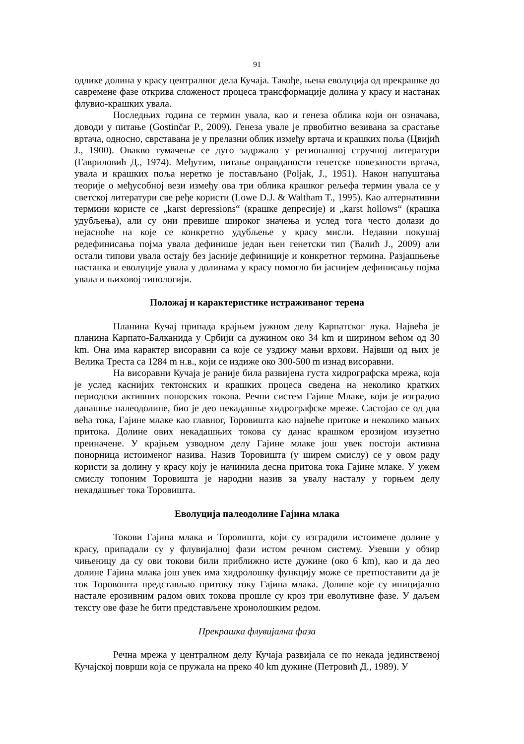91
одлике долина у красу централног дела Кучаја. Такође, њена еволуција од прекрашке до савремене фазе открива сложеност процеса трансформације долина у красу и настанак флувио-крашких увала.
Последњих година се термин увала, као и генеза облика који он означава, доводи у питање (Gostinčar P., 2009). Генеза увале је првобитно везивана за срастање вртача, односно, сврставана је у прелазни облик између вртача и крашких поља (Цвијић J., 1900). Овакво тумачење се дуго задржало у регионалној стручној литератури (Гавриловић Д., 1974). Међутим, питање оправданости генетске повезаности вртача, увала и крашких поља неретко је постављано (Poljak, J., 1951). Након напуштања теорије о међусобној вези између ова три облика крашког рељефа термин увала се у светској литератури све ређе користи (Lowe D.J. & Waltham T., 1995). Као алтернативни термини користе се „karst depressions“ (крашке депресије) и „karst hollows“ (крашка удубљења), али су они превише широког значења и услед тога често долази до нејасноће на које се конкретно удубљење у красу мисли. Недавни покушај редефинисања појма увала дефинише један њен генетски тип (Ћалић J., 2009) али остали типови увала остају без јасније дефиниције и конкретног термина. Разјашњење настанка и еволуције увала у долинама у красу помогло би јаснијем дефинисању појма увала и њиховој типологији.
Положај и карактеристике истраживаног терена
Планина Кучај припада крајњем јужном делу Карпатског лука. Највећа је планина Карпато-Балканида у Србији са дужином око 34 km и ширином већом од 30 km. Она има карактер висоравни са које се уздижу мањи врхови. Највши од њих је Велика Треста са 1284 m н.в., који се издиже око 300-500 m изнад висоравни.
На висоравни Кучаја је раније била развијена густа хидрографска мрежа, која је услед каснијих тектонских и крашких процеса сведена на неколико кратких периодски активних понорских токова. Речни систем Гајине Млаке, који је изградио данашње палеодолине, био је део некадашње хидрографске мреже. Састојао се од два већа тока, Гајине млаке као главног, Торовишта као највеће притоке и неколико мањих притока. Долине ових некадашњих токова су данас крашком ерозијом изузетно преиначене. У крајњем узводном делу Гајине млаке још увек постоји активна понорница истоименог назива. Назив Торовишта (у ширем смислу) се у овом раду користи за долину у красу коју је начинила десна притока тока Гајине млаке. У ужем смислу топоним Торовишта је народни назив за увалу насталу у горњем делу некадашњег тока Торовишта.
Еволуција палеодолине Гајина млака
Токови Гајина млака и Торовишта, који су изградили истоимене долине у красу, припадали су у флувијалној фази истом речном систему. Узевши у обзир чињеницу да су ови токови били приближно исте дужине (око 6 km), као и да део долине Гајина млака још увек има хидролошку функцију може се претпоставити да је ток Торовошта представљао притоку току Гајина млака. Долине које су иницијално настале ерозивним радом ових токова прошле су кроз три еволутивне фазе. У даљем тексту ове фазе ће бити представљене хронолошким редом.
Прекрашка флувијална фаза
Речна мрежа у централном делу Кучаја развијала се по некада јединственој Кучајској површи која се пружала на преко 40 km дужине (Петровић Д., 1989). У